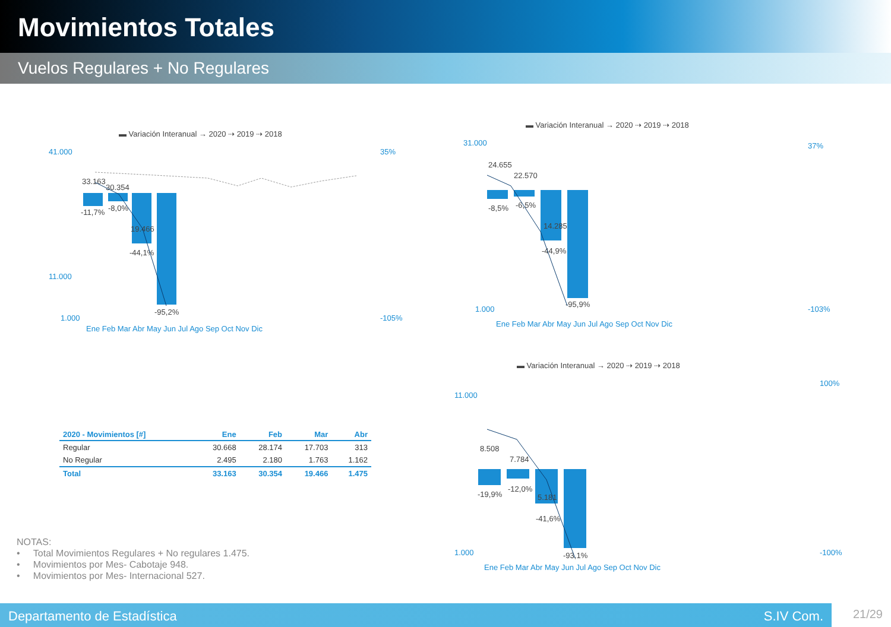Movimientos Totales
Vuelos Regulares + No Regulares
▬ Variación Interanual → 2020 ⇢ 2019 ⇢ 2018
41.000
11.000
1.000
35%
-105%
Ene Feb Mar Abr May Jun Jul Ago Sep Oct Nov Dic
33.163
30.354
19.466
-11,7%
-8,0%
-44,1%
-95,2%
▬ Variación Interanual → 2020 ⇢ 2019 ⇢ 2018
31.000
1.000
37%
-103%
Ene Feb Mar Abr May Jun Jul Ago Sep Oct Nov Dic
24.655
22.570
14.285
-8,5%
-6,5%
-44,9%
-95,9%
▬ Variación Interanual → 2020 ⇢ 2019 ⇢ 2018
11.000
1.000
100%
-100%
Ene Feb Mar Abr May Jun Jul Ago Sep Oct Nov Dic
8.508
7.784
5.181
-19,9%
-12,0%
-41,6%
-93,1%
| 2020 - Movimientos [#] | Ene | Feb | Mar | Abr |
| --- | --- | --- | --- | --- |
| Regular | 30.668 | 28.174 | 17.703 | 313 |
| No Regular | 2.495 | 2.180 | 1.763 | 1.162 |
| Total | 33.163 | 30.354 | 19.466 | 1.475 |
NOTAS:
• Total Movimientos Regulares + No regulares 1.475.
• Movimientos por Mes- Cabotaje 948.
• Movimientos por Mes- Internacional 527.
Departamento de Estadística S.IV Com. 21/29